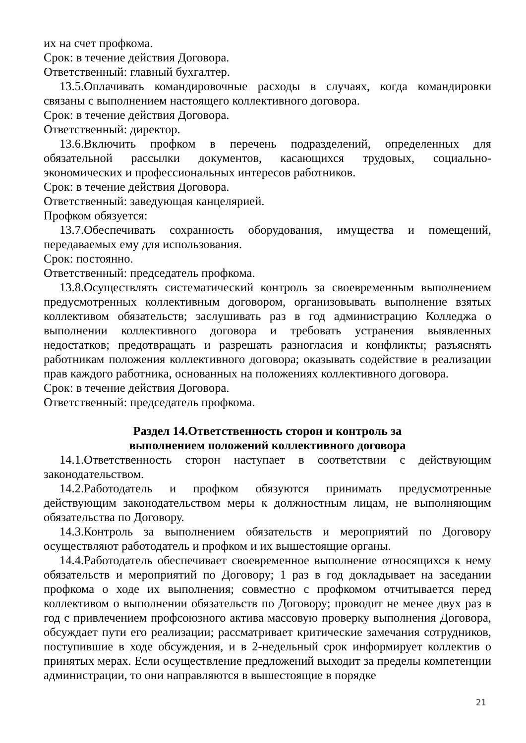их на счет профкома.
Срок: в течение действия Договора.
Ответственный: главный бухгалтер.
13.5.Оплачивать командировочные расходы в случаях, когда командировки связаны с выполнением настоящего коллективного договора.
Срок: в течение действия Договора.
Ответственный: директор.
13.6.Включить профком в перечень подразделений, определенных для обязательной рассылки документов, касающихся трудовых, социально-экономических и профессиональных интересов работников.
Срок: в течение действия Договора.
Ответственный: заведующая канцелярией.
Профком обязуется:
13.7.Обеспечивать сохранность оборудования, имущества и помещений, передаваемых ему для использования.
Срок: постоянно.
Ответственный: председатель профкома.
13.8.Осуществлять систематический контроль за своевременным выполнением предусмотренных коллективным договором, организовывать выполнение взятых коллективом обязательств; заслушивать раз в год администрацию Колледжа о выполнении коллективного договора и требовать устранения выявленных недостатков; предотвращать и разрешать разногласия и конфликты; разъяснять работникам положения коллективного договора; оказывать содействие в реализации прав каждого работника, основанных на положениях коллективного договора.
Срок: в течение действия Договора.
Ответственный: председатель профкома.
Раздел 14.Ответственность сторон и контроль за
выполнением положений коллективного договора
14.1.Ответственность сторон наступает в соответствии с действующим законодательством.
14.2.Работодатель и профком обязуются принимать предусмотренные действующим законодательством меры к должностным лицам, не выполняющим обязательства по Договору.
14.3.Контроль за выполнением обязательств и мероприятий по Договору осуществляют работодатель и профком и их вышестоящие органы.
14.4.Работодатель обеспечивает своевременное выполнение относящихся к нему обязательств и мероприятий по Договору; 1 раз в год докладывает на заседании профкома о ходе их выполнения; совместно с профкомом отчитывается перед коллективом о выполнении обязательств по Договору; проводит не менее двух раз в год с привлечением профсоюзного актива массовую проверку выполнения Договора, обсуждает пути его реализации; рассматривает критические замечания сотрудников, поступившие в ходе обсуждения, и в 2-недельный срок информирует коллектив о принятых мерах. Если осуществление предложений выходит за пределы компетенции администрации, то они направляются в вышестоящие в порядке
21